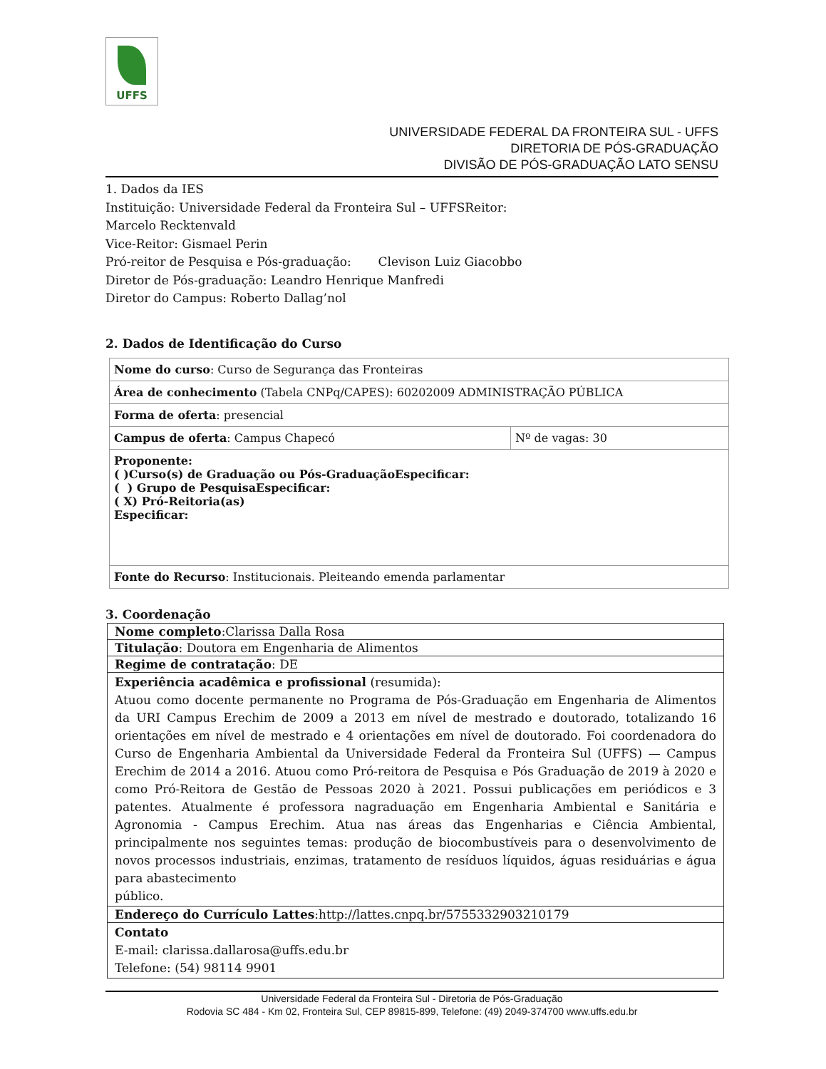UFFS
UNIVERSIDADE FEDERAL DA FRONTEIRA SUL - UFFS
DIRETORIA DE PÓS-GRADUAÇÃO
DIVISÃO DE PÓS-GRADUAÇÃO LATO SENSU
1. Dados da IES
Instituição: Universidade Federal da Fronteira Sul – UFFSReitor:
Marcelo Recktenvald
Vice-Reitor: Gismael Perin
Pró-reitor de Pesquisa e Pós-graduação: Clevison Luiz Giacobbo
Diretor de Pós-graduação: Leandro Henrique Manfredi
Diretor do Campus: Roberto Dallag’nol
2. Dados de Identificação do Curso
| Nome do curso : Curso de Segurança das Fronteiras | |
| Área de conhecimento (Tabela CNPq/CAPES): 60202009 ADMINISTRAÇÃO PÚBLICA | |
| Forma de oferta : presencial | |
| Campus de oferta : Campus Chapecó | Nº de vagas: 30 |
| Proponente: ( )Curso(s) de Graduação ou Pós-GraduaçãoEspecificar: ( ) Grupo de PesquisaEspecificar: ( X) Pró-Reitoria(as) Especificar: | |
| Fonte do Recurso : Institucionais. Pleiteando emenda parlamentar | |
3. Coordenação
| Nome completo :Clarissa Dalla Rosa |
| Titulação : Doutora em Engenharia de Alimentos |
| Regime de contratação : DE |
| Experiência acadêmica e profissional (resumida): Atuou como docente permanente no Programa de Pós-Graduação em Engenharia de Alimentos da URI Campus Erechim de 2009 a 2013 em nível de mestrado e doutorado, totalizando 16 orientações em nível de mestrado e 4 orientações em nível de doutorado. Foi coordenadora do Curso de Engenharia Ambiental da Universidade Federal da Fronteira Sul (UFFS) — Campus Erechim de 2014 a 2016. Atuou como Pró-reitora de Pesquisa e Pós Graduação de 2019 à 2020 e como Pró-Reitora de Gestão de Pessoas 2020 à 2021. Possui publicações em periódicos e 3 patentes. Atualmente é professora nagraduação em Engenharia Ambiental e Sanitária e Agronomia - Campus Erechim. Atua nas áreas das Engenharias e Ciência Ambiental, principalmente nos seguintes temas: produção de biocombustíveis para o desenvolvimento de novos processos industriais, enzimas, tratamento de resíduos líquidos, águas residuárias e água para abastecimento público. |
| Endereço do Currículo Lattes :http://lattes.cnpq.br/5755332903210179 |
| Contato E-mail: clarissa.dallarosa@uffs.edu.br Telefone: (54) 98114 9901 |
Universidade Federal da Fronteira Sul - Diretoria de Pós-Graduação
Rodovia SC 484 - Km 02, Fronteira Sul, CEP 89815-899, Telefone: (49) 2049-374700 www.uffs.edu.br